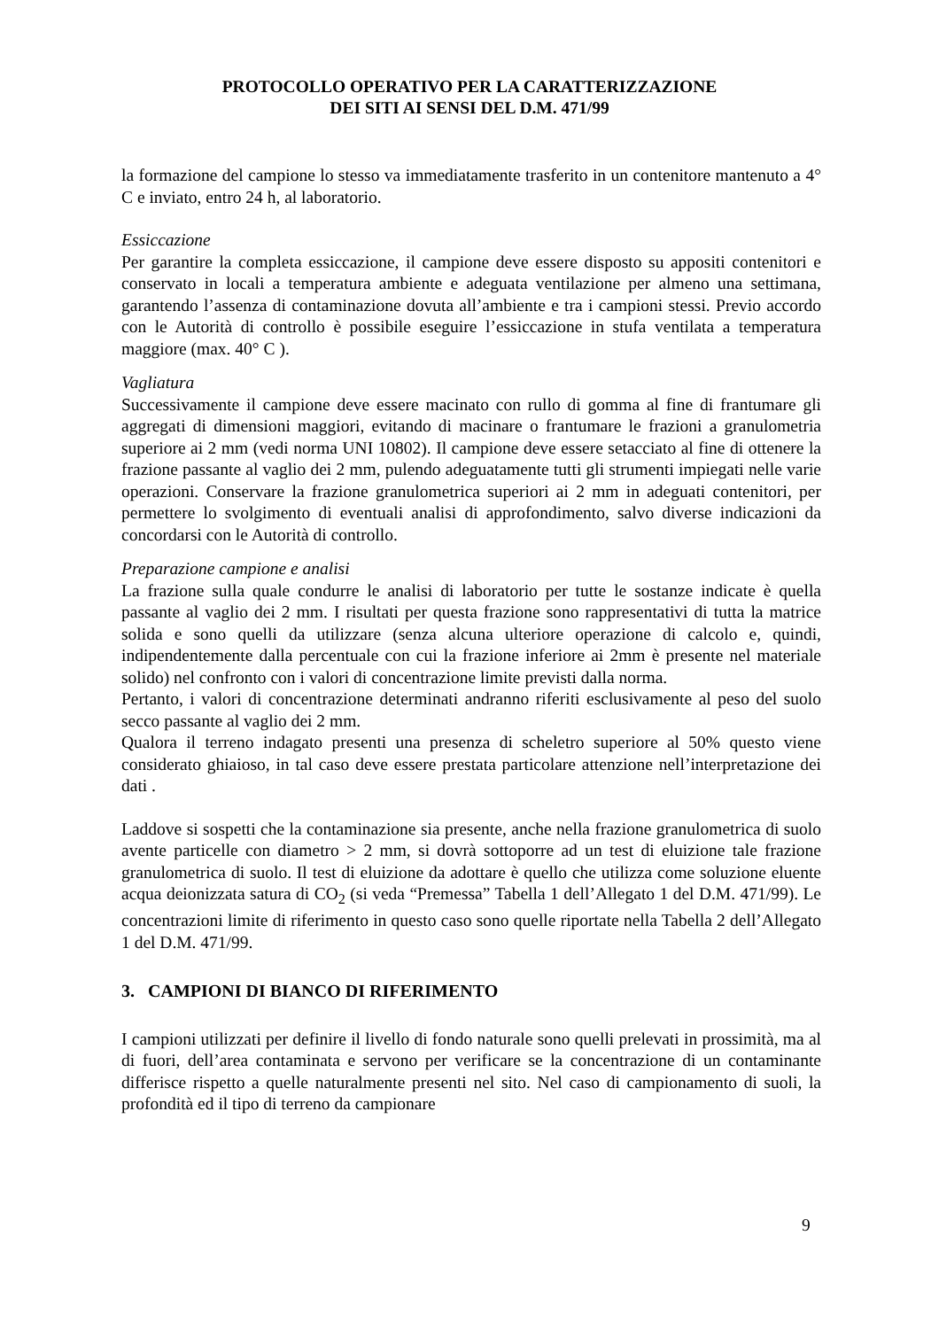PROTOCOLLO OPERATIVO PER LA CARATTERIZZAZIONE
DEI SITI AI SENSI DEL D.M. 471/99
la formazione del campione lo stesso va immediatamente trasferito in un contenitore mantenuto a 4° C e inviato, entro 24 h, al laboratorio.
Essiccazione
Per garantire la completa essiccazione, il campione deve essere disposto su appositi contenitori e conservato in locali a temperatura ambiente e adeguata ventilazione per almeno una settimana, garantendo l’assenza di contaminazione dovuta all’ambiente e tra i campioni stessi. Previo accordo con le Autorità di controllo è possibile eseguire l’essiccazione in stufa ventilata a temperatura maggiore (max. 40° C ).
Vagliatura
Successivamente il campione deve essere macinato con rullo di gomma al fine di frantumare gli aggregati di dimensioni maggiori, evitando di macinare o frantumare le frazioni a granulometria superiore ai 2 mm (vedi norma UNI 10802). Il campione deve essere setacciato al fine di ottenere la frazione passante al vaglio dei 2 mm, pulendo adeguatamente tutti gli strumenti impiegati nelle varie operazioni. Conservare la frazione granulometrica superiori ai 2 mm in adeguati contenitori, per permettere lo svolgimento di eventuali analisi di approfondimento, salvo diverse indicazioni da concordarsi con le Autorità di controllo.
Preparazione campione e analisi
La frazione sulla quale condurre le analisi di laboratorio per tutte le sostanze indicate è quella passante al vaglio dei 2 mm. I risultati per questa frazione sono rappresentativi di tutta la matrice solida e sono quelli da utilizzare (senza alcuna ulteriore operazione di calcolo e, quindi, indipendentemente dalla percentuale con cui la frazione inferiore ai 2mm è presente nel materiale solido) nel confronto con i valori di concentrazione limite previsti dalla norma.
Pertanto, i valori di concentrazione determinati andranno riferiti esclusivamente al peso del suolo secco passante al vaglio dei 2 mm.
Qualora il terreno indagato presenti una presenza di scheletro superiore al 50% questo viene considerato ghiaioso, in tal caso deve essere prestata particolare attenzione nell’interpretazione dei dati .
Laddove si sospetti che la contaminazione sia presente, anche nella frazione granulometrica di suolo avente particelle con diametro > 2 mm, si dovrà sottoporre ad un test di eluizione tale frazione granulometrica di suolo. Il test di eluizione da adottare è quello che utilizza come soluzione eluente acqua deionizzata satura di CO<sub>2</sub> (si veda “Premessa” Tabella 1 dell’Allegato 1 del D.M. 471/99). Le concentrazioni limite di riferimento in questo caso sono quelle riportate nella Tabella 2 dell’Allegato 1 del D.M. 471/99.
3. CAMPIONI DI BIANCO DI RIFERIMENTO
I campioni utilizzati per definire il livello di fondo naturale sono quelli prelevati in prossimità, ma al di fuori, dell’area contaminata e servono per verificare se la concentrazione di un contaminante differisce rispetto a quelle naturalmente presenti nel sito. Nel caso di campionamento di suoli, la profondità ed il tipo di terreno da campionare
9